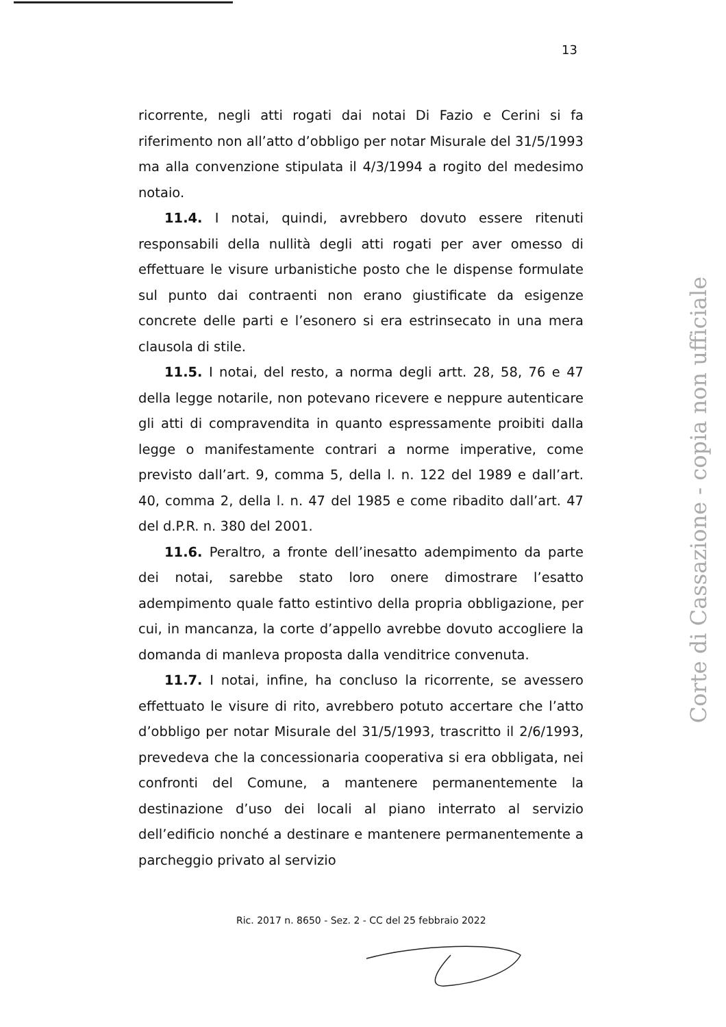13
ricorrente, negli atti rogati dai notai Di Fazio e Cerini si fa riferimento non all’atto d’obbligo per notar Misurale del 31/5/1993 ma alla convenzione stipulata il 4/3/1994 a rogito del medesimo notaio.
11.4. I notai, quindi, avrebbero dovuto essere ritenuti responsabili della nullità degli atti rogati per aver omesso di effettuare le visure urbanistiche posto che le dispense formulate sul punto dai contraenti non erano giustificate da esigenze concrete delle parti e l’esonero si era estrinsecato in una mera clausola di stile.
11.5. I notai, del resto, a norma degli artt. 28, 58, 76 e 47 della legge notarile, non potevano ricevere e neppure autenticare gli atti di compravendita in quanto espressamente proibiti dalla legge o manifestamente contrari a norme imperative, come previsto dall’art. 9, comma 5, della l. n. 122 del 1989 e dall’art. 40, comma 2, della l. n. 47 del 1985 e come ribadito dall’art. 47 del d.P.R. n. 380 del 2001.
11.6. Peraltro, a fronte dell’inesatto adempimento da parte dei notai, sarebbe stato loro onere dimostrare l’esatto adempimento quale fatto estintivo della propria obbligazione, per cui, in mancanza, la corte d’appello avrebbe dovuto accogliere la domanda di manleva proposta dalla venditrice convenuta.
11.7. I notai, infine, ha concluso la ricorrente, se avessero effettuato le visure di rito, avrebbero potuto accertare che l’atto d’obbligo per notar Misurale del 31/5/1993, trascritto il 2/6/1993, prevedeva che la concessionaria cooperativa si era obbligata, nei confronti del Comune, a mantenere permanentemente la destinazione d’uso dei locali al piano interrato al servizio dell’edificio nonché a destinare e mantenere permanentemente a parcheggio privato al servizio
Ric. 2017 n. 8650 - Sez. 2 - CC del 25 febbraio 2022
Corte di Cassazione - copia non ufficiale